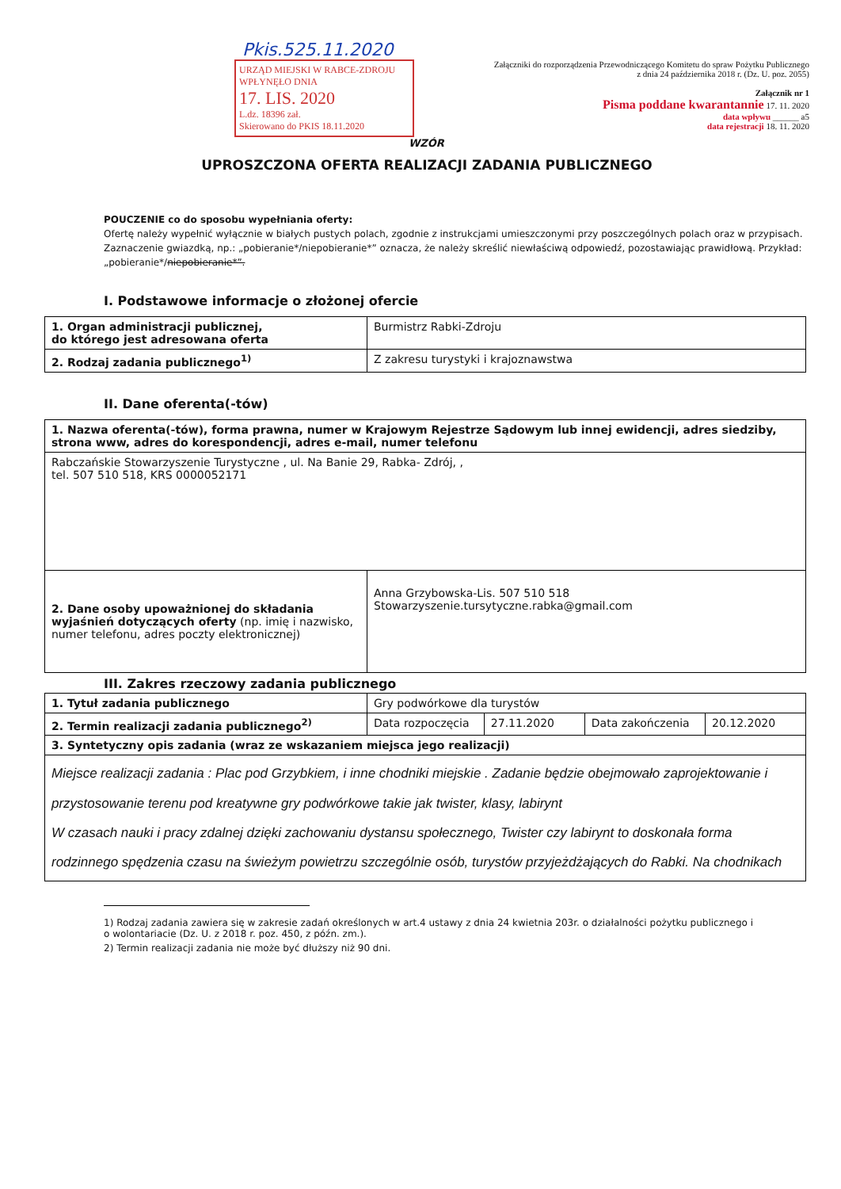Pkis.525.11.2020
URZĄD MIEJSKI W RABCE-ZDROJU
WPŁYNĘŁO DNIA
17. LIS. 2020
L.dz. 18396 zał.
Skierowano do PKIS 18.11.2020
Załączniki do rozporządzenia Przewodniczącego Komitetu do spraw Pożytku Publicznego z dnia 24 października 2018 r. (Dz. U. poz. 2055)
Załącznik nr 1
Pisma poddane kwarantannie 17. 11. 2020
data wpływu ______ a5
data rejestracji 18. 11. 2020
WZÓR
UPROSZCZONA OFERTA REALIZACJI ZADANIA PUBLICZNEGO
POUCZENIE co do sposobu wypełniania oferty:
Ofertę należy wypełnić wyłącznie w białych pustych polach, zgodnie z instrukcjami umieszczonymi przy poszczególnych polach oraz w przypisach.
Zaznaczenie gwiazdką, np.: „pobieranie*/niepobieranie*” oznacza, że należy skreślić niewłaściwą odpowiedź, pozostawiając prawidłową. Przykład: „pobieranie*/niepobieranie*”.
I. Podstawowe informacje o złożonej ofercie
| 1. Organ administracji publicznej, do którego jest adresowana oferta | Burmistrz Rabki-Zdroju |
| 2. Rodzaj zadania publicznego<sup>1)</sup> | Z zakresu turystyki i krajoznawstwa |
II. Dane oferenta(-tów)
| 1. Nazwa oferenta(-tów), forma prawna, numer w Krajowym Rejestrze Sądowym lub innej ewidencji, adres siedziby, strona www, adres do korespondencji, adres e-mail, numer telefonu | |
| Rabczańskie Stowarzyszenie Turystyczne , ul. Na Banie 29, Rabka- Zdrój, , tel. 507 510 518, KRS 0000052171 | |
| 2. Dane osoby upoważnionej do składania wyjaśnień dotyczących oferty (np. imię i nazwisko, numer telefonu, adres poczty elektronicznej) | Anna Grzybowska-Lis. 507 510 518 Stowarzyszenie.tursytyczne.rabka@gmail.com |
III. Zakres rzeczowy zadania publicznego
| 1. Tytuł zadania publicznego | Gry podwórkowe dla turystów | | | |
| 2. Termin realizacji zadania publicznego<sup>2)</sup> | Data rozpoczęcia | 27.11.2020 | Data zakończenia | 20.12.2020 |
| 3. Syntetyczny opis zadania (wraz ze wskazaniem miejsca jego realizacji) | | | | |
| Miejsce realizacji zadania : Plac pod Grzybkiem, i inne chodniki miejskie . Zadanie będzie obejmowało zaprojektowanie i przystosowanie terenu pod kreatywne gry podwórkowe takie jak twister, klasy, labirynt W czasach nauki i pracy zdalnej dzięki zachowaniu dystansu społecznego, Twister czy labirynt to doskonała forma rodzinnego spędzenia czasu na świeżym powietrzu szczególnie osób, turystów przyjeżdżających do Rabki. Na chodnikach | | | | |
1) Rodzaj zadania zawiera się w zakresie zadań określonych w art.4 ustawy z dnia 24 kwietnia 203r. o działalności pożytku publicznego i o wolontariacie (Dz. U. z 2018 r. poz. 450, z późn. zm.).
2) Termin realizacji zadania nie może być dłuższy niż 90 dni.